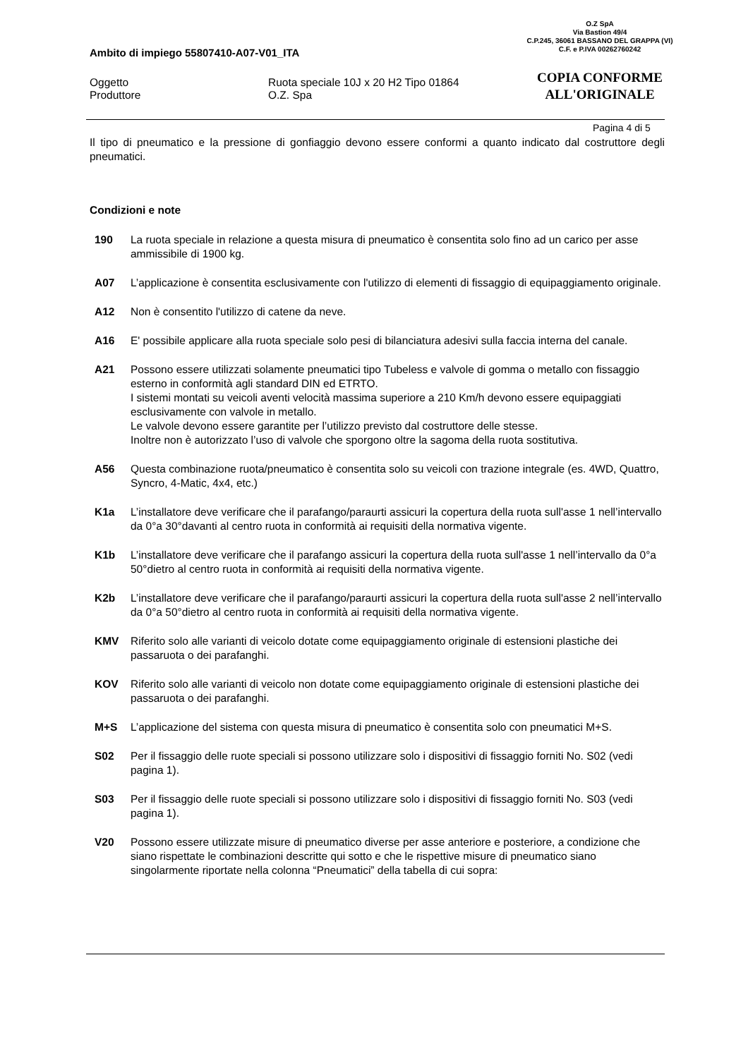O.Z SpA
Via Bastion 49/4
C.P.245, 36061 BASSANO DEL GRAPPA (VI)
C.F. e P.IVA 00262760242
COPIA CONFORME
ALL'ORIGINALE
Ambito di impiego 55807410-A07-V01_ITA
Oggetto Ruota speciale 10J x 20 H2 Tipo 01864
Produttore O.Z. Spa
Pagina 4 di 5
Il tipo di pneumatico e la pressione di gonfiaggio devono essere conformi a quanto indicato dal costruttore degli pneumatici.
Condizioni e note
190 La ruota speciale in relazione a questa misura di pneumatico è consentita solo fino ad un carico per asse ammissibile di 1900 kg.
A07 L’applicazione è consentita esclusivamente con l'utilizzo di elementi di fissaggio di equipaggiamento originale.
A12 Non è consentito l'utilizzo di catene da neve.
A16 E' possibile applicare alla ruota speciale solo pesi di bilanciatura adesivi sulla faccia interna del canale.
A21 Possono essere utilizzati solamente pneumatici tipo Tubeless e valvole di gomma o metallo con fissaggio esterno in conformità agli standard DIN ed ETRTO.
I sistemi montati su veicoli aventi velocità massima superiore a 210 Km/h devono essere equipaggiati esclusivamente con valvole in metallo.
Le valvole devono essere garantite per l’utilizzo previsto dal costruttore delle stesse.
Inoltre non è autorizzato l’uso di valvole che sporgono oltre la sagoma della ruota sostitutiva.
A56 Questa combinazione ruota/pneumatico è consentita solo su veicoli con trazione integrale (es. 4WD, Quattro, Syncro, 4-Matic, 4x4, etc.)
K1a L’installatore deve verificare che il parafango/paraurti assicuri la copertura della ruota sull'asse 1 nell’intervallo da 0°a 30°davanti al centro ruota in conformità ai requisiti della normativa vigente.
K1b L’installatore deve verificare che il parafango assicuri la copertura della ruota sull'asse 1 nell’intervallo da 0°a 50°dietro al centro ruota in conformità ai requisiti della normativa vigente.
K2b L’installatore deve verificare che il parafango/paraurti assicuri la copertura della ruota sull'asse 2 nell’intervallo da 0°a 50°dietro al centro ruota in conformità ai requisiti della normativa vigente.
KMV Riferito solo alle varianti di veicolo dotate come equipaggiamento originale di estensioni plastiche dei passaruota o dei parafanghi.
KOV Riferito solo alle varianti di veicolo non dotate come equipaggiamento originale di estensioni plastiche dei passaruota o dei parafanghi.
M+S L’applicazione del sistema con questa misura di pneumatico è consentita solo con pneumatici M+S.
S02 Per il fissaggio delle ruote speciali si possono utilizzare solo i dispositivi di fissaggio forniti No. S02 (vedi pagina 1).
S03 Per il fissaggio delle ruote speciali si possono utilizzare solo i dispositivi di fissaggio forniti No. S03 (vedi pagina 1).
V20 Possono essere utilizzate misure di pneumatico diverse per asse anteriore e posteriore, a condizione che siano rispettate le combinazioni descritte qui sotto e che le rispettive misure di pneumatico siano singolarmente riportate nella colonna “Pneumatici” della tabella di cui sopra: